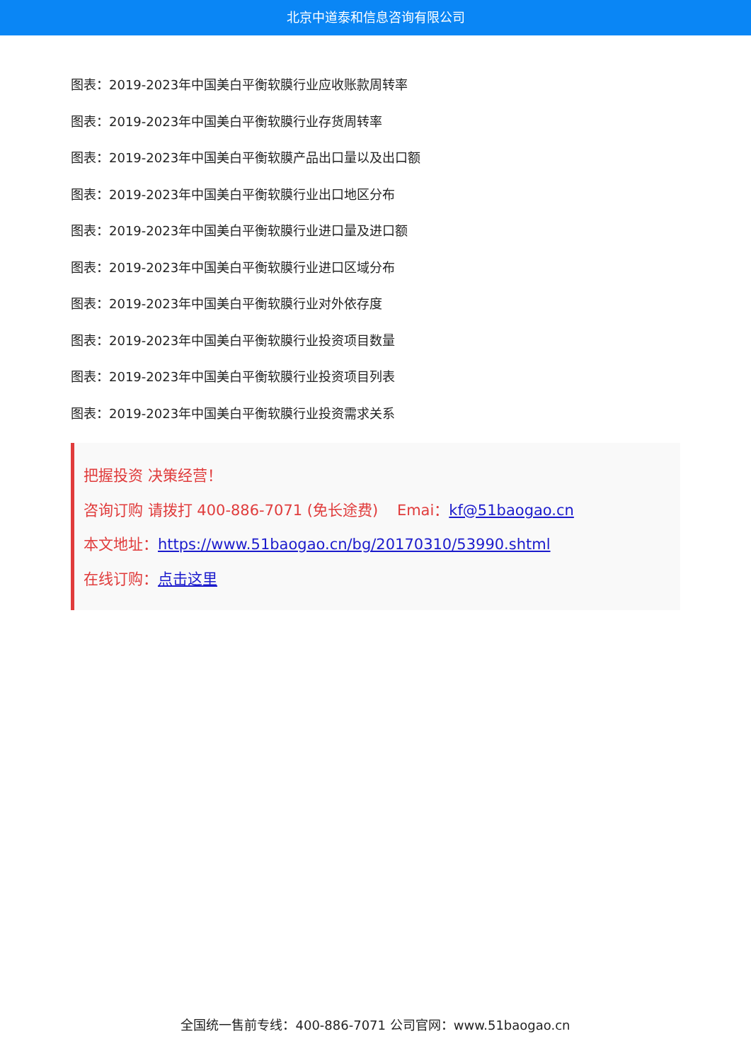北京中道泰和信息咨询有限公司
图表：2019-2023年中国美白平衡软膜行业应收账款周转率
图表：2019-2023年中国美白平衡软膜行业存货周转率
图表：2019-2023年中国美白平衡软膜产品出口量以及出口额
图表：2019-2023年中国美白平衡软膜行业出口地区分布
图表：2019-2023年中国美白平衡软膜行业进口量及进口额
图表：2019-2023年中国美白平衡软膜行业进口区域分布
图表：2019-2023年中国美白平衡软膜行业对外依存度
图表：2019-2023年中国美白平衡软膜行业投资项目数量
图表：2019-2023年中国美白平衡软膜行业投资项目列表
图表：2019-2023年中国美白平衡软膜行业投资需求关系
把握投资 决策经营！
咨询订购 请拨打 400-886-7071 (免长途费) Emai：kf@51baogao.cn
本文地址：https://www.51baogao.cn/bg/20170310/53990.shtml
在线订购：点击这里
全国统一售前专线：400-886-7071 公司官网：www.51baogao.cn